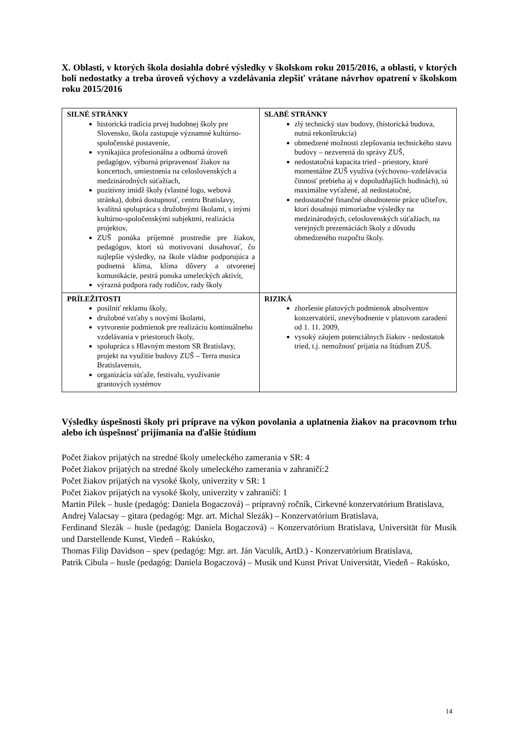X. Oblasti, v ktorých škola dosiahla dobré výsledky v školskom roku 2015/2016, a oblasti, v ktorých boli nedostatky a treba úroveň výchovy a vzdelávania zlepšiť vrátane návrhov opatrení v školskom roku 2015/2016
| SILNÉ STRÁNKY historická tradícia prvej hudobnej školy pre Slovensko, škola zastupuje významné kultúrno-spoločenské postavenie, vynikajúca profesionálna a odborná úroveň pedagógov, výborná pripravenosť žiakov na koncertoch, umiestnenia na celoslovenských a medzinárodných súťažiach, pozitívny imidž školy (vlastné logo, webová stránka), dobrá dostupnosť, centru Bratislavy, kvalitná spolupráca s družobnými školami, s inými kultúrno-spoločenskými subjektmi, realizácia projektov, ZUŠ ponúka príjemné prostredie pre žiakov, pedagógov, ktorí sú motivovaní dosahovať, čo najlepšie výsledky, na škole vládne podporujúca a podnetná klíma, klíma dôvery a otvorenej komunikácie, pestrá ponuka umeleckých aktivít, výrazná podpora rady rodičov, rady školy | SLABÉ STRÁNKY zlý technický stav budovy, (historická budova, nutná rekonštrukcia) obmedzené možnosti zlepšovania technického stavu budovy – nezverená do správy ZUŠ, nedostatočná kapacita tried - priestory, ktoré momentálne ZUŠ využíva (výchovno–vzdelávacia činnosť prebieha aj v dopoludňajších hodinách), sú maximálne vyťažené, až nedostatočné, nedostatočné finančné ohodnotenie práce učiteľov, ktorí dosahujú mimoriadne výsledky na medzinárodných, celoslovenských súťažiach, na verejných prezentáciách školy z dôvodu obmedzeného rozpočtu školy. |
| PRÍLEŽITOSTI posilniť reklamu školy, družobné vzťahy s novými školami, vytvorenie podmienok pre realizáciu kontinuálneho vzdelávania v priestoroch školy, spolupráca s Hlavným mestom SR Bratislavy, projekt na využitie budovy ZUŠ – Terra musica Bratislavensis, organizácia súťaže, festivalu, využívanie grantových systémov | RIZIKÁ zhoršenie platových podmienok absolventov konzervatórií, znevýhodnenie v platovom zaradení od 1. 11. 2009, vysoký záujem potenciálnych žiakov - nedostatok tried, t.j. nemožnosť prijatia na štúdium ZUŠ. |
Výsledky úspešnosti školy pri príprave na výkon povolania a uplatnenia žiakov na pracovnom trhu alebo ich úspešnosť prijímania na ďalšie štúdium
Počet žiakov prijatých na stredné školy umeleckého zamerania v SR: 4
Počet žiakov prijatých na stredné školy umeleckého zamerania v zahraničí:2
Počet žiakov prijatých na vysoké školy, univerzity v SR: 1
Počet žiakov prijatých na vysoké školy, univerzity v zahraničí: 1
Martin Pilek – husle (pedagóg: Daniela Bogaczová) – prípravný ročník, Cirkevné konzervatórium Bratislava,
Andrej Valacsay – gitara (pedagóg: Mgr. art. Michal Slezák) – Konzervatórium Bratislava,
Ferdinand Slezák – husle (pedagóg: Daniela Bogaczová) – Konzervatórium Bratislava, Universität für Musik und Darstellende Kunst, Viedeň – Rakúsko,
Thomas Filip Davidson – spev (pedagóg: Mgr. art. Ján Vaculík, ArtD.) - Konzervatórium Bratislava,
Patrik Cibula – husle (pedagóg: Daniela Bogaczová) – Musik und Kunst Privat Universität, Viedeň – Rakúsko,
14